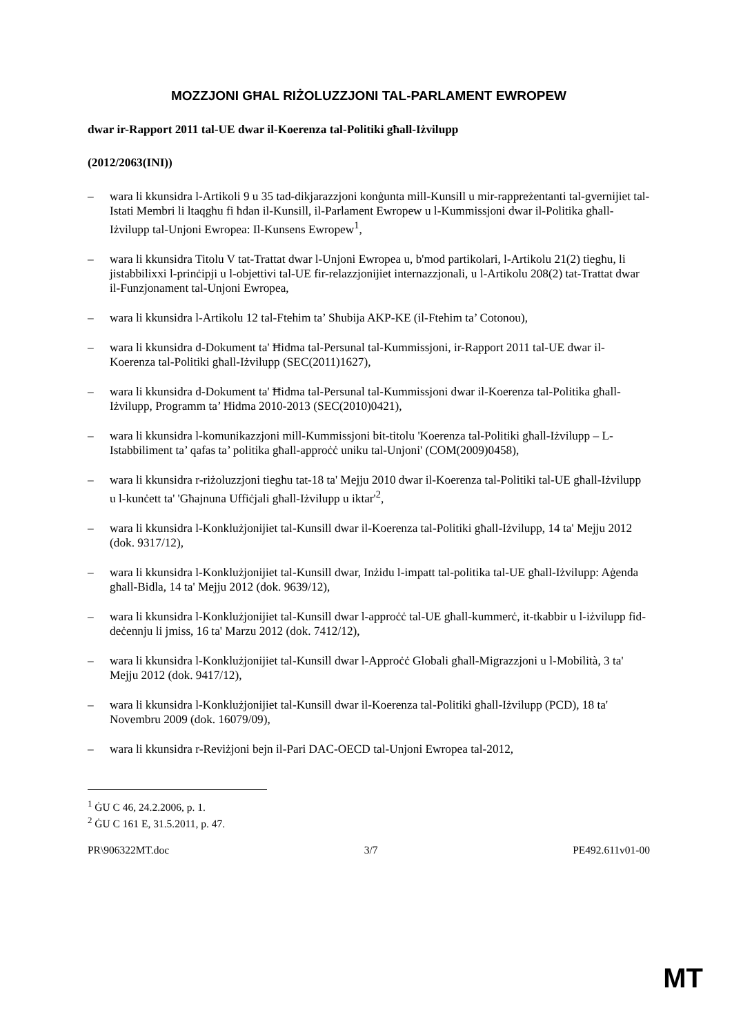MOZZJONI GĦAL RIŻOLUZZJONI TAL-PARLAMENT EWROPEW
dwar ir-Rapport 2011 tal-UE dwar il-Koerenza tal-Politiki għall-Iżvilupp
(2012/2063(INI))
– wara li kkunsidra l-Artikoli 9 u 35 tad-dikjarazzjoni konġunta mill-Kunsill u mir-rappreżentanti tal-gvernijiet tal-Istati Membri li ltaqgħu fi ħdan il-Kunsill, il-Parlament Ewropew u l-Kummissjoni dwar il-Politika għall-Iżvilupp tal-Unjoni Ewropea: Il-Kunsens Ewropew<sup>1</sup>,
– wara li kkunsidra Titolu V tat-Trattat dwar l-Unjoni Ewropea u, b'mod partikolari, l-Artikolu 21(2) tiegħu, li jistabbilixxi l-prinċipji u l-objettivi tal-UE fir-relazzjonijiet internazzjonali, u l-Artikolu 208(2) tat-Trattat dwar il-Funzjonament tal-Unjoni Ewropea,
– wara li kkunsidra l-Artikolu 12 tal-Ftehim ta’ Sħubija AKP-KE (il-Ftehim ta’ Cotonou),
– wara li kkunsidra d-Dokument ta' Ħidma tal-Persunal tal-Kummissjoni, ir-Rapport 2011 tal-UE dwar il-Koerenza tal-Politiki għall-Iżvilupp (SEC(2011)1627),
– wara li kkunsidra d-Dokument ta' Ħidma tal-Persunal tal-Kummissjoni dwar il-Koerenza tal-Politika għall-Iżvilupp, Programm ta’ Ħidma 2010-2013 (SEC(2010)0421),
– wara li kkunsidra l-komunikazzjoni mill-Kummissjoni bit-titolu 'Koerenza tal-Politiki għall-Iżvilupp – L-Istabbiliment ta’ qafas ta’ politika għall-approċċ uniku tal-Unjoni' (COM(2009)0458),
– wara li kkunsidra r-riżoluzzjoni tiegħu tat-18 ta' Mejju 2010 dwar il-Koerenza tal-Politiki tal-UE għall-Iżvilupp u l-kunċett ta' 'Għajnuna Uffiċjali għall-Iżvilupp u iktar'<sup>2</sup>,
– wara li kkunsidra l-Konklużjonijiet tal-Kunsill dwar il-Koerenza tal-Politiki għall-Iżvilupp, 14 ta' Mejju 2012 (dok. 9317/12),
– wara li kkunsidra l-Konklużjonijiet tal-Kunsill dwar, Inżidu l-impatt tal-politika tal-UE għall-Iżvilupp: Aġenda għall-Bidla, 14 ta' Mejju 2012 (dok. 9639/12),
– wara li kkunsidra l-Konklużjonijiet tal-Kunsill dwar l-approċċ tal-UE għall-kummerċ, it-tkabbir u l-iżvilupp fid-deċennju li jmiss, 16 ta' Marzu 2012 (dok. 7412/12),
– wara li kkunsidra l-Konklużjonijiet tal-Kunsill dwar l-Approċċ Globali għall-Migrazzjoni u l-Mobilità, 3 ta' Mejju 2012 (dok. 9417/12),
– wara li kkunsidra l-Konklużjonijiet tal-Kunsill dwar il-Koerenza tal-Politiki għall-Iżvilupp (PCD), 18 ta' Novembru 2009 (dok. 16079/09),
– wara li kkunsidra r-Reviżjoni bejn il-Pari DAC-OECD tal-Unjoni Ewropea tal-2012,
<sup>1</sup> ĠU C 46, 24.2.2006, p. 1.
<sup>2</sup> ĠU C 161 E, 31.5.2011, p. 47.
PR\906322MT.doc 3/7 PE492.611v01-00
MT